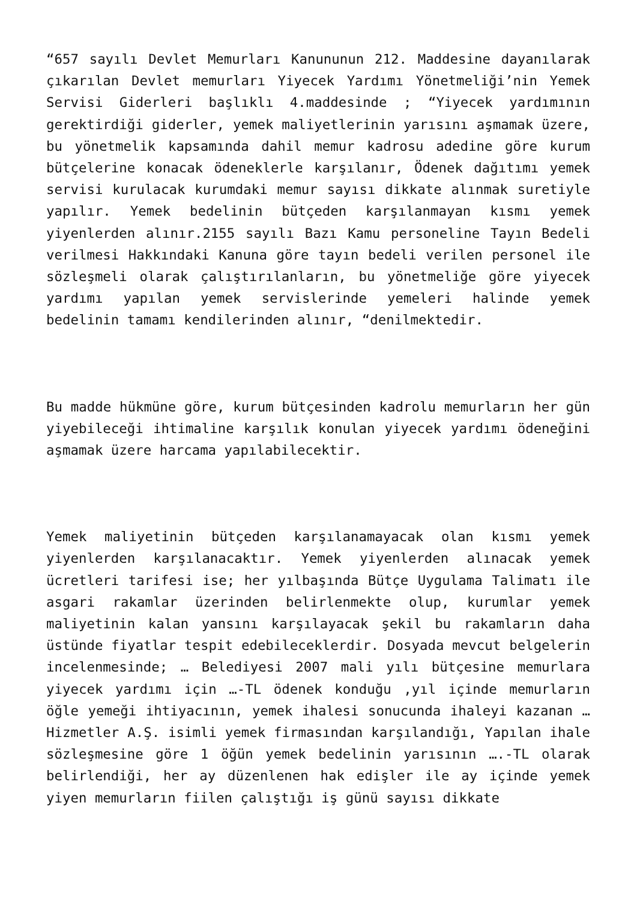“657 sayılı Devlet Memurları Kanununun 212. Maddesine dayanılarak çıkarılan Devlet memurları Yiyecek Yardımı Yönetmeliği’nin Yemek Servisi Giderleri başlıklı 4.maddesinde ; “Yiyecek yardımının gerektirdiği giderler, yemek maliyetlerinin yarısını aşmamak üzere, bu yönetmelik kapsamında dahil memur kadrosu adedine göre kurum bütçelerine konacak ödeneklerle karşılanır, Ödenek dağıtımı yemek servisi kurulacak kurumdaki memur sayısı dikkate alınmak suretiyle yapılır. Yemek bedelinin bütçeden karşılanmayan kısmı yemek yiyenlerden alınır.2155 sayılı Bazı Kamu personeline Tayın Bedeli verilmesi Hakkındaki Kanuna göre tayın bedeli verilen personel ile sözleşmeli olarak çalıştırılanların, bu yönetmeliğe göre yiyecek yardımı yapılan yemek servislerinde yemeleri halinde yemek bedelinin tamamı kendilerinden alınır, “denilmektedir.
Bu madde hükmüne göre, kurum bütçesinden kadrolu memurların her gün yiyebileceği ihtimaline karşılık konulan yiyecek yardımı ödeneğini aşmamak üzere harcama yapılabilecektir.
Yemek maliyetinin bütçeden karşılanamayacak olan kısmı yemek yiyenlerden karşılanacaktır. Yemek yiyenlerden alınacak yemek ücretleri tarifesi ise; her yılbaşında Bütçe Uygulama Talimatı ile asgari rakamlar üzerinden belirlenmekte olup, kurumlar yemek maliyetinin kalan yansını karşılayacak şekil bu rakamların daha üstünde fiyatlar tespit edebileceklerdir. Dosyada mevcut belgelerin incelenmesinde; … Belediyesi 2007 mali yılı bütçesine memurlara yiyecek yardımı için …-TL ödenek konduğu ,yıl içinde memurların öğle yemeği ihtiyacının, yemek ihalesi sonucunda ihaleyi kazanan … Hizmetler A.Ş. isimli yemek firmasından karşılandığı, Yapılan ihale sözleşmesine göre 1 öğün yemek bedelinin yarısının ….-TL olarak belirlendiği, her ay düzenlenen hak edişler ile ay içinde yemek yiyen memurların fiilen çalıştığı iş günü sayısı dikkate